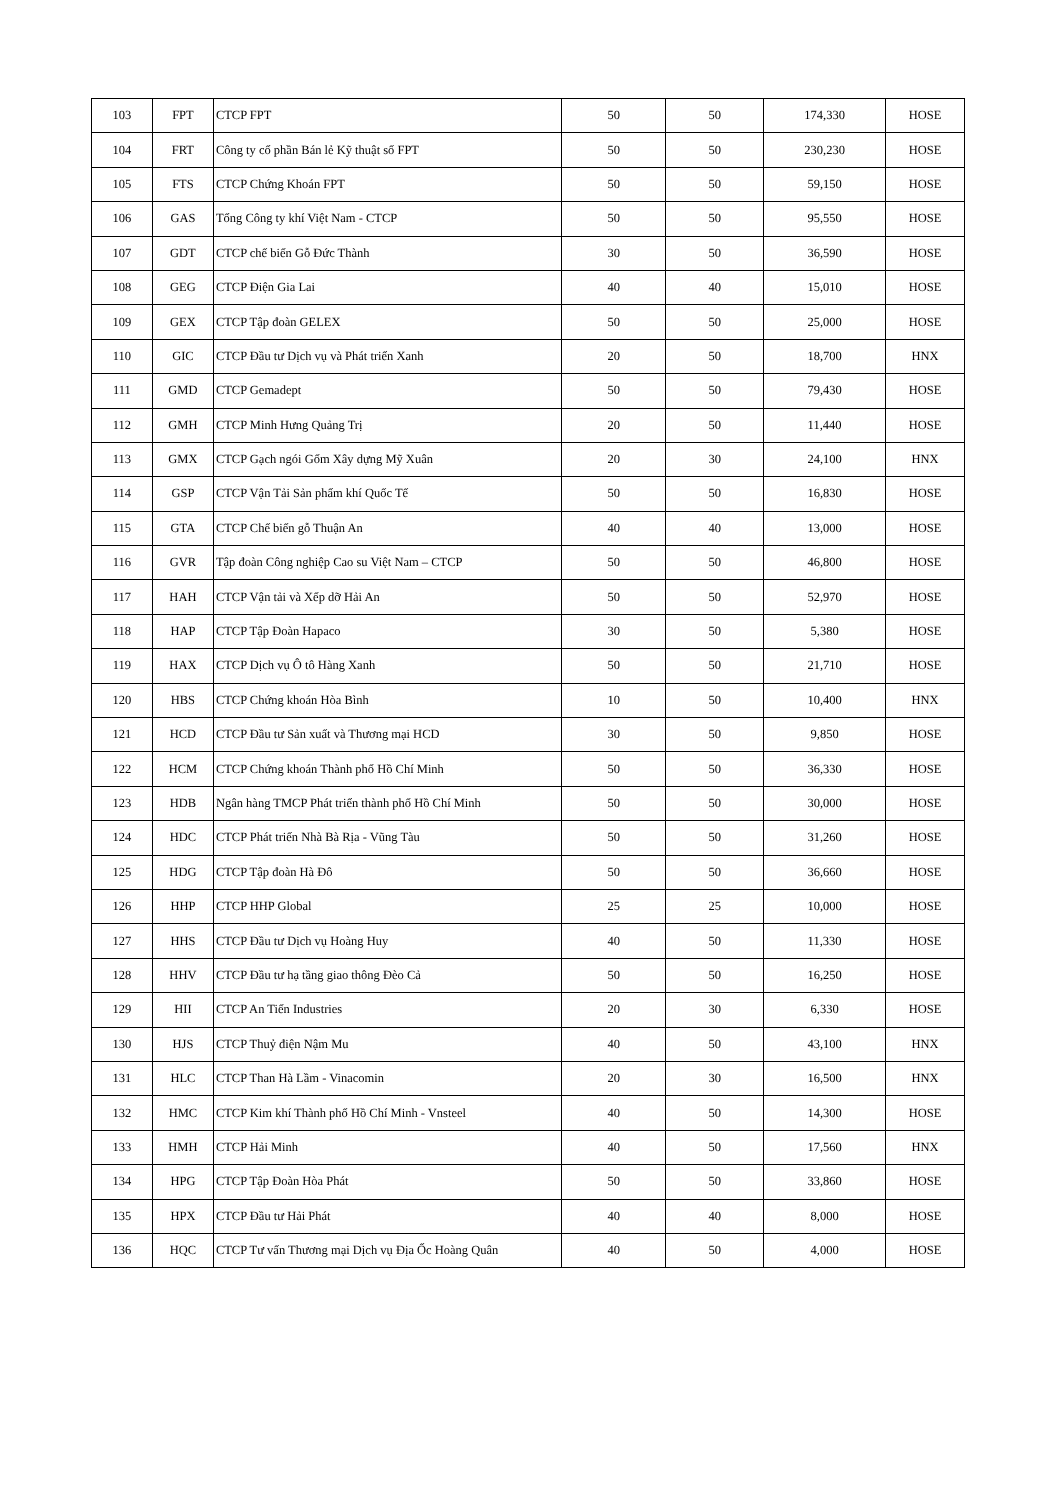| 103 | FPT | CTCP FPT | 50 | 50 | 174,330 | HOSE |
| 104 | FRT | Công ty cổ phần Bán lẻ Kỹ thuật số FPT | 50 | 50 | 230,230 | HOSE |
| 105 | FTS | CTCP Chứng Khoán FPT | 50 | 50 | 59,150 | HOSE |
| 106 | GAS | Tổng Công ty khí Việt Nam - CTCP | 50 | 50 | 95,550 | HOSE |
| 107 | GDT | CTCP chế biến Gỗ Đức Thành | 30 | 50 | 36,590 | HOSE |
| 108 | GEG | CTCP Điện Gia Lai | 40 | 40 | 15,010 | HOSE |
| 109 | GEX | CTCP Tập đoàn GELEX | 50 | 50 | 25,000 | HOSE |
| 110 | GIC | CTCP Đầu tư Dịch vụ và Phát triển Xanh | 20 | 50 | 18,700 | HNX |
| 111 | GMD | CTCP Gemadept | 50 | 50 | 79,430 | HOSE |
| 112 | GMH | CTCP Minh Hưng Quảng Trị | 20 | 50 | 11,440 | HOSE |
| 113 | GMX | CTCP Gạch ngói Gốm Xây dựng Mỹ Xuân | 20 | 30 | 24,100 | HNX |
| 114 | GSP | CTCP Vận Tải Sản phẩm khí Quốc Tế | 50 | 50 | 16,830 | HOSE |
| 115 | GTA | CTCP Chế biến gỗ Thuận An | 40 | 40 | 13,000 | HOSE |
| 116 | GVR | Tập đoàn Công nghiệp Cao su Việt Nam – CTCP | 50 | 50 | 46,800 | HOSE |
| 117 | HAH | CTCP Vận tải và Xếp dỡ Hải An | 50 | 50 | 52,970 | HOSE |
| 118 | HAP | CTCP Tập Đoàn Hapaco | 30 | 50 | 5,380 | HOSE |
| 119 | HAX | CTCP Dịch vụ Ô tô Hàng Xanh | 50 | 50 | 21,710 | HOSE |
| 120 | HBS | CTCP Chứng khoán Hòa Bình | 10 | 50 | 10,400 | HNX |
| 121 | HCD | CTCP Đầu tư Sản xuất và Thương mại HCD | 30 | 50 | 9,850 | HOSE |
| 122 | HCM | CTCP Chứng khoán Thành phố Hồ Chí Minh | 50 | 50 | 36,330 | HOSE |
| 123 | HDB | Ngân hàng TMCP Phát triển thành phố Hồ Chí Minh | 50 | 50 | 30,000 | HOSE |
| 124 | HDC | CTCP Phát triển Nhà Bà Rịa - Vũng Tàu | 50 | 50 | 31,260 | HOSE |
| 125 | HDG | CTCP Tập đoàn Hà Đô | 50 | 50 | 36,660 | HOSE |
| 126 | HHP | CTCP HHP Global | 25 | 25 | 10,000 | HOSE |
| 127 | HHS | CTCP Đầu tư Dịch vụ Hoàng Huy | 40 | 50 | 11,330 | HOSE |
| 128 | HHV | CTCP Đầu tư hạ tầng giao thông Đèo Cả | 50 | 50 | 16,250 | HOSE |
| 129 | HII | CTCP An Tiến Industries | 20 | 30 | 6,330 | HOSE |
| 130 | HJS | CTCP Thuỷ điện Nậm Mu | 40 | 50 | 43,100 | HNX |
| 131 | HLC | CTCP Than Hà Lầm - Vinacomin | 20 | 30 | 16,500 | HNX |
| 132 | HMC | CTCP Kim khí Thành phố Hồ Chí Minh - Vnsteel | 40 | 50 | 14,300 | HOSE |
| 133 | HMH | CTCP Hải Minh | 40 | 50 | 17,560 | HNX |
| 134 | HPG | CTCP Tập Đoàn Hòa Phát | 50 | 50 | 33,860 | HOSE |
| 135 | HPX | CTCP Đầu tư Hải Phát | 40 | 40 | 8,000 | HOSE |
| 136 | HQC | CTCP Tư vấn Thương mại Dịch vụ Địa Ốc Hoàng Quân | 40 | 50 | 4,000 | HOSE |